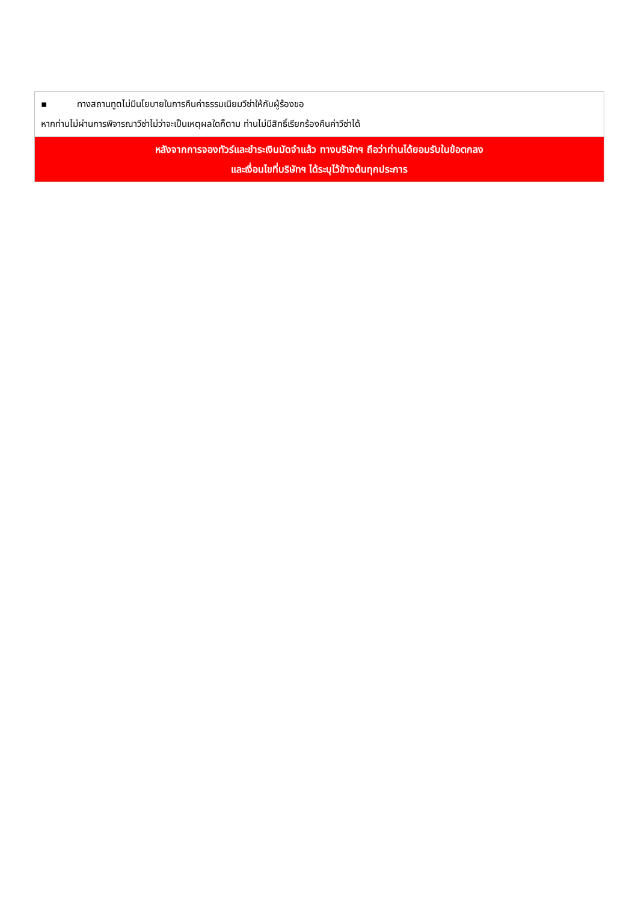| ▪ ทางสถานทูตไม่มีนโยบายในการคืนค่าธรรมเนียมวีซ่าให้กับผู้ร้องขอ หากท่านไม่ผ่านการพิจารณาวีซ่าไม่ว่าจะเป็นเหตุผลใดก็ตาม ท่านไม่มีสิทธิ์เรียกร้องคืนค่าวีซ่าได้ |
| หลังจากการจองทัวร์และชำระเงินมัดจำแล้ว ทางบริษัทฯ ถือว่าท่านได้ยอมรับในข้อตกลง และเงื่อนไขที่บริษัทฯ ได้ระบุไว้ข้างต้นทุกประการ |